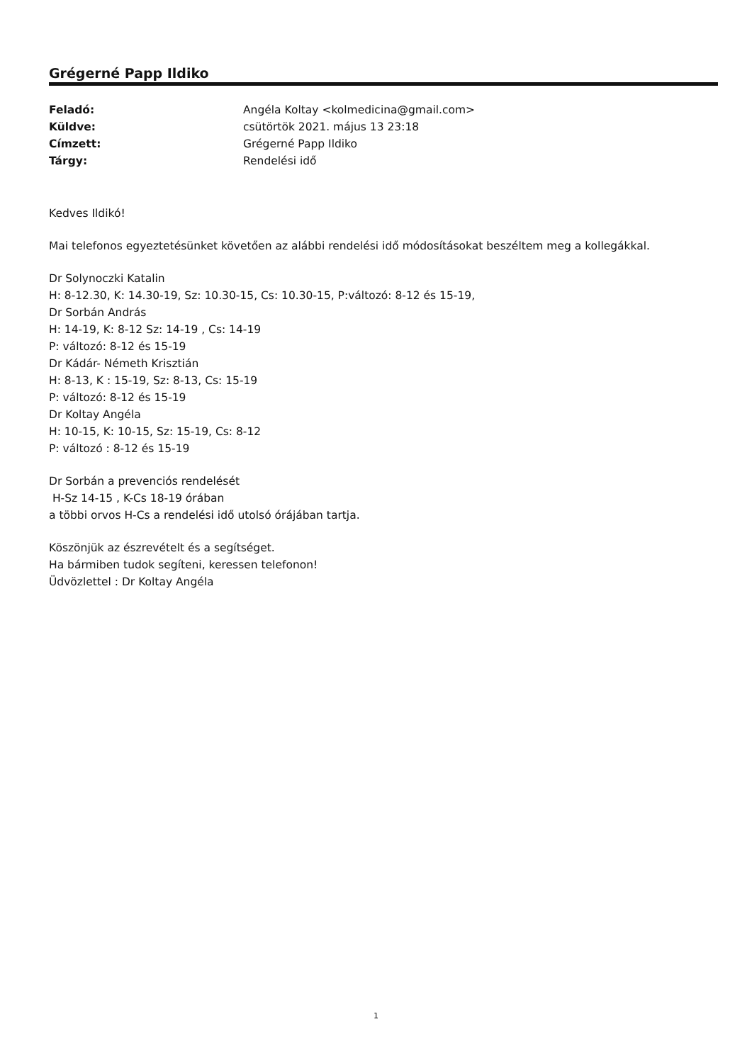Grégerné Papp Ildiko
| Feladó: | Angéla Koltay <kolmedicina@gmail.com> |
| Küldve: | csütörtök 2021. május 13 23:18 |
| Címzett: | Grégerné Papp Ildiko |
| Tárgy: | Rendelési idő |
Kedves Ildikó!
Mai telefonos egyeztetésünket követően az alábbi rendelési idő módosításokat beszéltem meg a kollegákkal.
Dr Solynoczki Katalin
H: 8-12.30, K: 14.30-19, Sz: 10.30-15, Cs: 10.30-15, P:változó: 8-12 és 15-19,
Dr Sorbán András
H: 14-19, K: 8-12 Sz: 14-19 , Cs: 14-19
P: változó: 8-12 és 15-19
Dr Kádár- Németh Krisztián
H: 8-13, K : 15-19, Sz: 8-13, Cs: 15-19
P: változó: 8-12 és 15-19
Dr Koltay Angéla
H: 10-15, K: 10-15, Sz: 15-19, Cs: 8-12
P: változó : 8-12 és 15-19
Dr Sorbán a prevenciós rendelését
H-Sz 14-15 , K-Cs 18-19 órában
a többi orvos H-Cs a rendelési idő utolsó órájában tartja.
Köszönjük az észrevételt és a segítséget.
Ha bármiben tudok segíteni, keressen telefonon!
Üdvözlettel : Dr Koltay Angéla
1